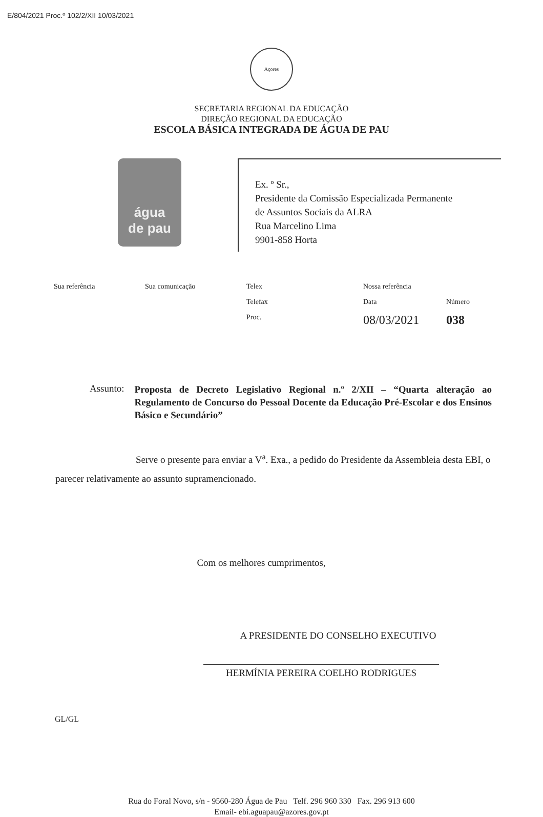E/804/2021 Proc.º 102/2/XII 10/03/2021
Açores
SECRETARIA REGIONAL DA EDUCAÇÃO
DIREÇÃO REGIONAL DA EDUCAÇÃO
ESCOLA BÁSICA INTEGRADA DE ÁGUA DE PAU
água
de pau
Ex. º Sr.,
Presidente da Comissão Especializada Permanente
de Assuntos Sociais da ALRA
Rua Marcelino Lima
9901-858 Horta
| Sua referência | Sua comunicação | Telex | Nossa referência | |
| | | Telefax | Data | Número |
| | | Proc. | 08/03/2021 | 038 |
Assunto: Proposta de Decreto Legislativo Regional n.º 2/XII – “Quarta alteração ao Regulamento de Concurso do Pessoal Docente da Educação Pré-Escolar e dos Ensinos Básico e Secundário”
Serve o presente para enviar a V<sup>a</sup>. Exa., a pedido do Presidente da Assembleia desta EBI, o parecer relativamente ao assunto supramencionado.
Com os melhores cumprimentos,
A PRESIDENTE DO CONSELHO EXECUTIVO
HERMÍNIA PEREIRA COELHO RODRIGUES
GL/GL
Rua do Foral Novo, s/n - 9560-280 Água de Pau Telf. 296 960 330 Fax. 296 913 600
Email- ebi.aguapau@azores.gov.pt